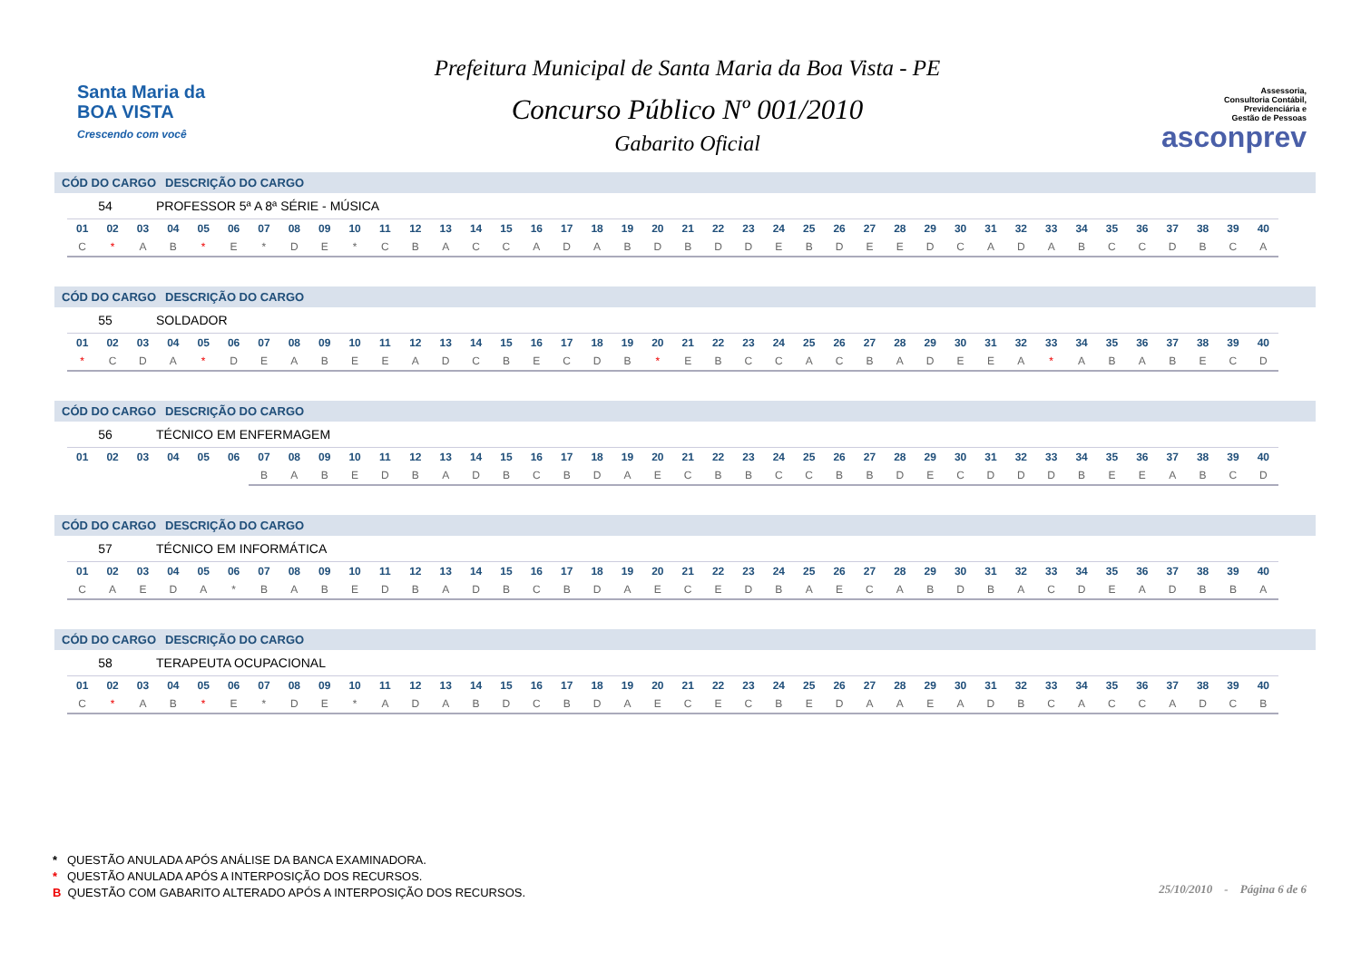Santa Maria da
BOA VISTA
Crescendo com você
Prefeitura Municipal de Santa Maria da Boa Vista - PE
Concurso Público Nº 001/2010
Gabarito Oficial
Assessoria,
Consultoria Contábil,
Previdenciária e
Gestão de Pessoas
asconprev
CÓD DO CARGO DESCRIÇÃO DO CARGO
54 PROFESSOR 5ª A 8ª SÉRIE - MÚSICA
| 01 | 02 | 03 | 04 | 05 | 06 | 07 | 08 | 09 | 10 | 11 | 12 | 13 | 14 | 15 | 16 | 17 | 18 | 19 | 20 | 21 | 22 | 23 | 24 | 25 | 26 | 27 | 28 | 29 | 30 | 31 | 32 | 33 | 34 | 35 | 36 | 37 | 38 | 39 | 40 |
| --- | --- | --- | --- | --- | --- | --- | --- | --- | --- | --- | --- | --- | --- | --- | --- | --- | --- | --- | --- | --- | --- | --- | --- | --- | --- | --- | --- | --- | --- | --- | --- | --- | --- | --- | --- | --- | --- | --- | --- |
| C | * | A | B | * | E | * | D | E | * | C | B | A | C | C | A | D | A | B | D | B | D | D | E | B | D | E | E | D | C | A | D | A | B | C | C | D | B | C | A |
CÓD DO CARGO DESCRIÇÃO DO CARGO
55 SOLDADOR
| 01 | 02 | 03 | 04 | 05 | 06 | 07 | 08 | 09 | 10 | 11 | 12 | 13 | 14 | 15 | 16 | 17 | 18 | 19 | 20 | 21 | 22 | 23 | 24 | 25 | 26 | 27 | 28 | 29 | 30 | 31 | 32 | 33 | 34 | 35 | 36 | 37 | 38 | 39 | 40 |
| --- | --- | --- | --- | --- | --- | --- | --- | --- | --- | --- | --- | --- | --- | --- | --- | --- | --- | --- | --- | --- | --- | --- | --- | --- | --- | --- | --- | --- | --- | --- | --- | --- | --- | --- | --- | --- | --- | --- | --- |
| * | C | D | A | * | D | E | A | B | E | E | A | D | C | B | E | C | D | B | * | E | B | C | C | A | C | B | A | D | E | E | A | * | A | B | A | B | E | C | D |
CÓD DO CARGO DESCRIÇÃO DO CARGO
56 TÉCNICO EM ENFERMAGEM
| 01 | 02 | 03 | 04 | 05 | 06 | 07 | 08 | 09 | 10 | 11 | 12 | 13 | 14 | 15 | 16 | 17 | 18 | 19 | 20 | 21 | 22 | 23 | 24 | 25 | 26 | 27 | 28 | 29 | 30 | 31 | 32 | 33 | 34 | 35 | 36 | 37 | 38 | 39 | 40 |
| --- | --- | --- | --- | --- | --- | --- | --- | --- | --- | --- | --- | --- | --- | --- | --- | --- | --- | --- | --- | --- | --- | --- | --- | --- | --- | --- | --- | --- | --- | --- | --- | --- | --- | --- | --- | --- | --- | --- | --- |
| | | | | | | B | A | B | E | D | B | A | D | B | C | B | D | A | E | C | B | B | C | C | B | B | D | E | C | D | D | D | B | E | E | A | B | C | D |
CÓD DO CARGO DESCRIÇÃO DO CARGO
57 TÉCNICO EM INFORMÁTICA
| 01 | 02 | 03 | 04 | 05 | 06 | 07 | 08 | 09 | 10 | 11 | 12 | 13 | 14 | 15 | 16 | 17 | 18 | 19 | 20 | 21 | 22 | 23 | 24 | 25 | 26 | 27 | 28 | 29 | 30 | 31 | 32 | 33 | 34 | 35 | 36 | 37 | 38 | 39 | 40 |
| --- | --- | --- | --- | --- | --- | --- | --- | --- | --- | --- | --- | --- | --- | --- | --- | --- | --- | --- | --- | --- | --- | --- | --- | --- | --- | --- | --- | --- | --- | --- | --- | --- | --- | --- | --- | --- | --- | --- | --- |
| C | A | E | D | A | * | B | A | B | E | D | B | A | D | B | C | B | D | A | E | C | E | D | B | A | E | C | A | B | D | B | A | C | D | E | A | D | B | B | A |
CÓD DO CARGO DESCRIÇÃO DO CARGO
58 TERAPEUTA OCUPACIONAL
| 01 | 02 | 03 | 04 | 05 | 06 | 07 | 08 | 09 | 10 | 11 | 12 | 13 | 14 | 15 | 16 | 17 | 18 | 19 | 20 | 21 | 22 | 23 | 24 | 25 | 26 | 27 | 28 | 29 | 30 | 31 | 32 | 33 | 34 | 35 | 36 | 37 | 38 | 39 | 40 |
| --- | --- | --- | --- | --- | --- | --- | --- | --- | --- | --- | --- | --- | --- | --- | --- | --- | --- | --- | --- | --- | --- | --- | --- | --- | --- | --- | --- | --- | --- | --- | --- | --- | --- | --- | --- | --- | --- | --- | --- |
| C | * | A | B | * | E | * | D | E | * | A | D | A | B | D | C | B | D | A | E | C | E | C | B | E | D | A | A | E | A | D | B | C | A | C | C | A | D | C | B |
* QUESTÃO ANULADA APÓS ANÁLISE DA BANCA EXAMINADORA.
* QUESTÃO ANULADA APÓS A INTERPOSIÇÃO DOS RECURSOS.
B QUESTÃO COM GABARITO ALTERADO APÓS A INTERPOSIÇÃO DOS RECURSOS.
25/10/2010 - Página 6 de 6